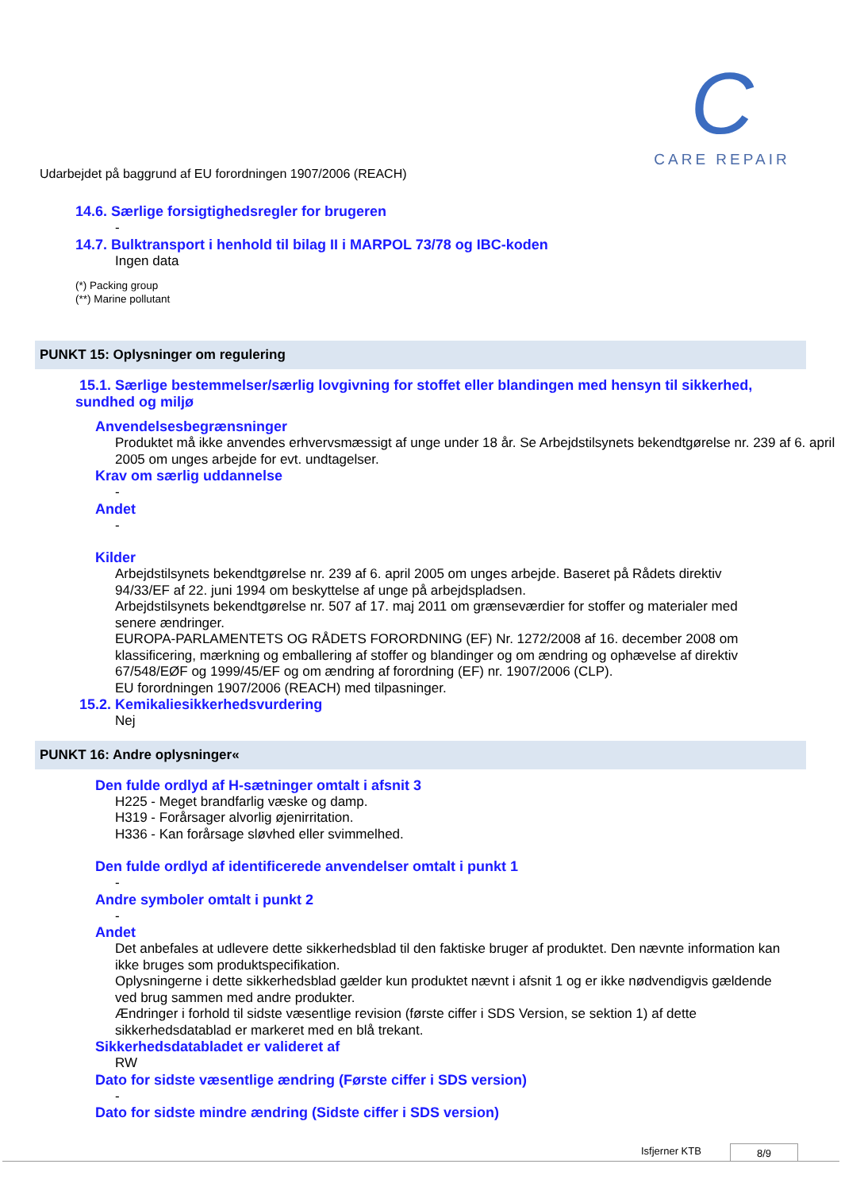C
CARE REPAIR
Udarbejdet på baggrund af EU forordningen 1907/2006 (REACH)
14.6. Særlige forsigtighedsregler for brugeren
-
14.7. Bulktransport i henhold til bilag II i MARPOL 73/78 og IBC-koden
Ingen data
(*) Packing group
(**) Marine pollutant
PUNKT 15: Oplysninger om regulering
15.1. Særlige bestemmelser/særlig lovgivning for stoffet eller blandingen med hensyn til sikkerhed, sundhed og miljø
Anvendelsesbegrænsninger
Produktet må ikke anvendes erhvervsmæssigt af unge under 18 år. Se Arbejdstilsynets bekendtgørelse nr. 239 af 6. april 2005 om unges arbejde for evt. undtagelser.
Krav om særlig uddannelse
-
Andet
-
Kilder
Arbejdstilsynets bekendtgørelse nr. 239 af 6. april 2005 om unges arbejde. Baseret på Rådets direktiv 94/33/EF af 22. juni 1994 om beskyttelse af unge på arbejdspladsen.
Arbejdstilsynets bekendtgørelse nr. 507 af 17. maj 2011 om grænseværdier for stoffer og materialer med senere ændringer.
EUROPA-PARLAMENTETS OG RÅDETS FORORDNING (EF) Nr. 1272/2008 af 16. december 2008 om klassificering, mærkning og emballering af stoffer og blandinger og om ændring og ophævelse af direktiv 67/548/EØF og 1999/45/EF og om ændring af forordning (EF) nr. 1907/2006 (CLP).
EU forordningen 1907/2006 (REACH) med tilpasninger.
15.2. Kemikaliesikkerhedsvurdering
Nej
PUNKT 16: Andre oplysninger«
Den fulde ordlyd af H-sætninger omtalt i afsnit 3
H225 - Meget brandfarlig væske og damp.
H319 - Forårsager alvorlig øjenirritation.
H336 - Kan forårsage sløvhed eller svimmelhed.
Den fulde ordlyd af identificerede anvendelser omtalt i punkt 1
-
Andre symboler omtalt i punkt 2
-
Andet
Det anbefales at udlevere dette sikkerhedsblad til den faktiske bruger af produktet. Den nævnte information kan ikke bruges som produktspecifikation.
Oplysningerne i dette sikkerhedsblad gælder kun produktet nævnt i afsnit 1 og er ikke nødvendigvis gældende ved brug sammen med andre produkter.
Ændringer i forhold til sidste væsentlige revision (første ciffer i SDS Version, se sektion 1) af dette sikkerhedsdatablad er markeret med en blå trekant.
Sikkerhedsdatabladet er valideret af
RW
Dato for sidste væsentlige ændring (Første ciffer i SDS version)
-
Dato for sidste mindre ændring (Sidste ciffer i SDS version)
Isfjerner KTB 8/9